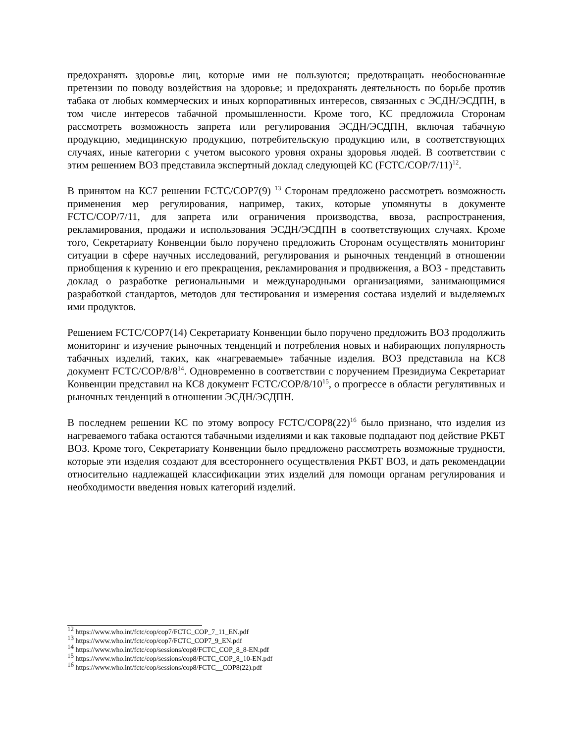предохранять здоровье лиц, которые ими не пользуются; предотвращать необоснованные претензии по поводу воздействия на здоровье; и предохранять деятельность по борьбе против табака от любых коммерческих и иных корпоративных интересов, связанных с ЭСДН/ЭСДПН, в том числе интересов табачной промышленности. Кроме того, КС предложила Сторонам рассмотреть возможность запрета или регулирования ЭСДН/ЭСДПН, включая табачную продукцию, медицинскую продукцию, потребительскую продукцию или, в соответствующих случаях, иные категории с учетом высокого уровня охраны здоровья людей. В соответствии с этим решением ВОЗ представила экспертный доклад следующей КС (FCTC/COP/7/11)<sup>12</sup>.
В принятом на КС7 решении FCTC/COP7(9) <sup>13</sup> Сторонам предложено рассмотреть возможность применения мер регулирования, например, таких, которые упомянуты в документе FCTC/COP/7/11, для запрета или ограничения производства, ввоза, распространения, рекламирования, продажи и использования ЭСДН/ЭСДПН в соответствующих случаях. Кроме того, Секретариату Конвенции было поручено предложить Сторонам осуществлять мониторинг ситуации в сфере научных исследований, регулирования и рыночных тенденций в отношении приобщения к курению и его прекращения, рекламирования и продвижения, а ВОЗ - представить доклад о разработке региональными и международными организациями, занимающимися разработкой стандартов, методов для тестирования и измерения состава изделий и выделяемых ими продуктов.
Решением FCTC/COP7(14) Секретариату Конвенции было поручено предложить ВОЗ продолжить мониторинг и изучение рыночных тенденций и потребления новых и набирающих популярность табачных изделий, таких, как «нагреваемые» табачные изделия. ВОЗ представила на КС8 документ FCTC/COP/8/8<sup>14</sup>. Одновременно в соответствии с поручением Президиума Секретариат Конвенции представил на КС8 документ FCTC/COP/8/10<sup>15</sup>, о прогрессе в области регулятивных и рыночных тенденций в отношении ЭСДН/ЭСДПН.
В последнем решении КС по этому вопросу FCTC/COP8(22)<sup>16</sup> было признано, что изделия из нагреваемого табака остаются табачными изделиями и как таковые подпадают под действие РКБТ ВОЗ. Кроме того, Секретариату Конвенции было предложено рассмотреть возможные трудности, которые эти изделия создают для всестороннего осуществления РКБТ ВОЗ, и дать рекомендации относительно надлежащей классификации этих изделий для помощи органам регулирования и необходимости введения новых категорий изделий.
<sup>12</sup> https://www.who.int/fctc/cop/cop7/FCTC_COP_7_11_EN.pdf
<sup>13</sup> https://www.who.int/fctc/cop/cop7/FCTC_COP7_9_EN.pdf
<sup>14</sup> https://www.who.int/fctc/cop/sessions/cop8/FCTC_COP_8_8-EN.pdf
<sup>15</sup> https://www.who.int/fctc/cop/sessions/cop8/FCTC_COP_8_10-EN.pdf
<sup>16</sup> https://www.who.int/fctc/cop/sessions/cop8/FCTC__COP8(22).pdf